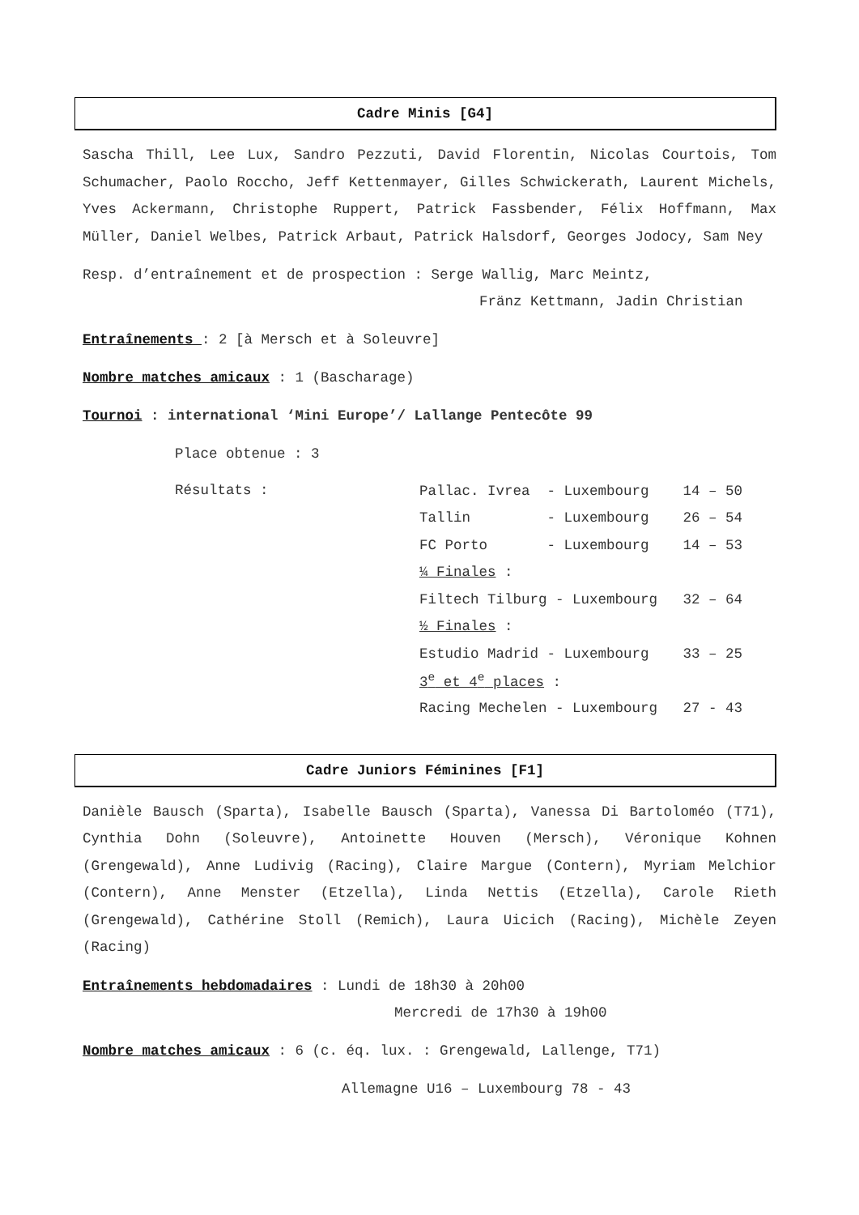Cadre Minis [G4]
Sascha Thill, Lee Lux, Sandro Pezzuti, David Florentin, Nicolas Courtois, Tom Schumacher, Paolo Roccho, Jeff Kettenmayer, Gilles Schwickerath, Laurent Michels, Yves Ackermann, Christophe Ruppert, Patrick Fassbender, Félix Hoffmann, Max Müller, Daniel Welbes, Patrick Arbaut, Patrick Halsdorf, Georges Jodocy, Sam Ney
Resp. d’entraînement et de prospection : Serge Wallig, Marc Meintz,
Fränz Kettmann, Jadin Christian
Entraînements : 2 [à Mersch et à Soleuvre]
Nombre matches amicaux : 1 (Bascharage)
Tournoi : international ‘Mini Europe’/ Lallange Pentecôte 99
Place obtenue : 3
Résultats :
| Pallac. Ivrea - Luxembourg 14 – 50 |
| Tallin - Luxembourg 26 – 54 |
| FC Porto - Luxembourg 14 – 53 |
| ¼ Finales : |
| Filtech Tilburg - Luxembourg 32 – 64 |
| ½ Finales : |
| Estudio Madrid - Luxembourg 33 – 25 |
| 3<sup>e</sup> et 4<sup>e</sup> places : |
| Racing Mechelen - Luxembourg 27 - 43 |
Cadre Juniors Féminines [F1]
Danièle Bausch (Sparta), Isabelle Bausch (Sparta), Vanessa Di Bartoloméo (T71), Cynthia Dohn (Soleuvre), Antoinette Houven (Mersch), Véronique Kohnen (Grengewald), Anne Ludivig (Racing), Claire Margue (Contern), Myriam Melchior (Contern), Anne Menster (Etzella), Linda Nettis (Etzella), Carole Rieth (Grengewald), Cathérine Stoll (Remich), Laura Uicich (Racing), Michèle Zeyen (Racing)
Entraînements hebdomadaires : Lundi de 18h30 à 20h00
Mercredi de 17h30 à 19h00
Nombre matches amicaux : 6 (c. éq. lux. : Grengewald, Lallenge, T71)
Allemagne U16 – Luxembourg 78 - 43